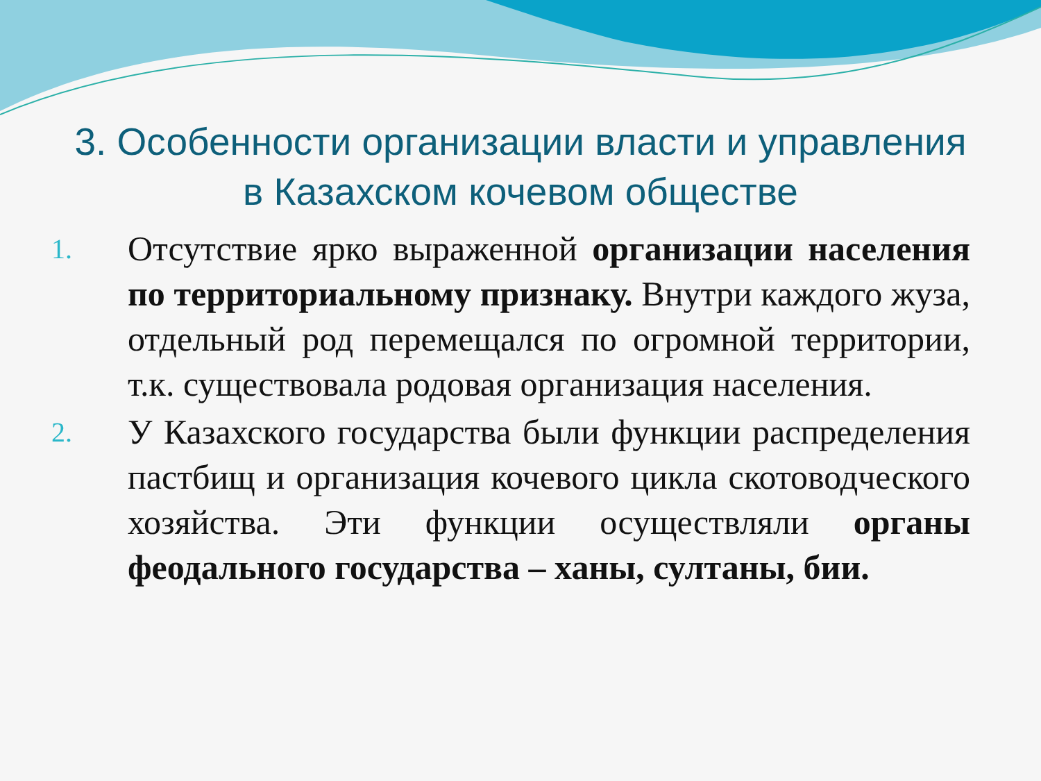3. Особенности организации власти и управления
в Казахском кочевом обществе
1. Отсутствие ярко выраженной организации населения по территориальному признаку. Внутри каждого жуза, отдельный род перемещался по огромной территории, т.к. существовала родовая организация населения.
2. У Казахского государства были функции распределения пастбищ и организация кочевого цикла скотоводческого хозяйства. Эти функции осуществляли органы феодального государства – ханы, султаны, бии.